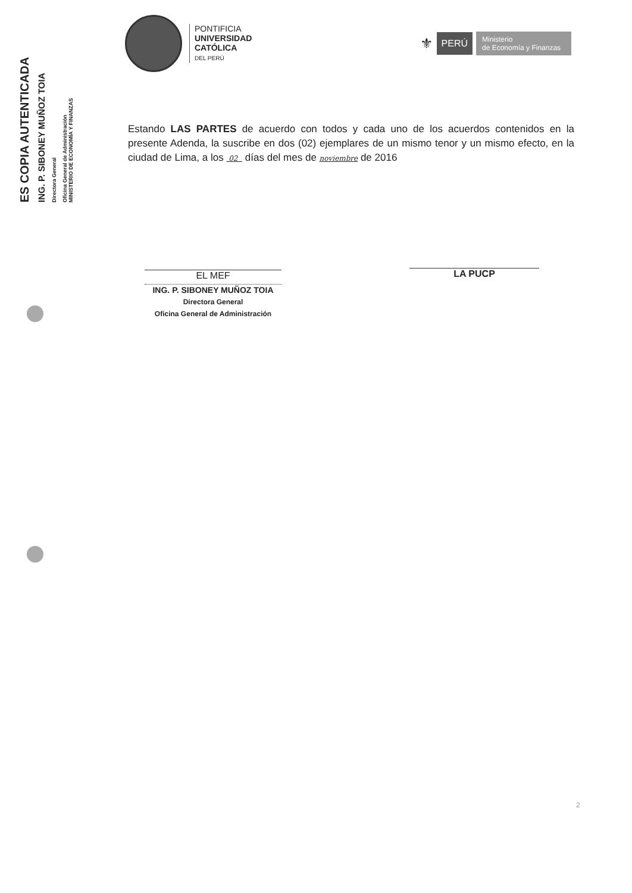ES COPIA AUTENTICADA
ING. P. SIBONEY MUÑOZ TOIA
Directora General
Oficina General de Administración
MINISTERIO DE ECONOMÍA Y FINANZAS
PONTIFICIA
UNIVERSIDAD
CATÓLICA
DEL PERÚ
⚜
PERÚ
Ministerio
de Economía y Finanzas
Estando LAS PARTES de acuerdo con todos y cada uno de los acuerdos contenidos en la presente Adenda, la suscribe en dos (02) ejemplares de un mismo tenor y un mismo efecto, en la ciudad de Lima, a los 02 días del mes de noviembre de 2016
EL MEF
ING. P. SIBONEY MUÑOZ TOIA
Directora General
Oficina General de Administración
LA PUCP
2